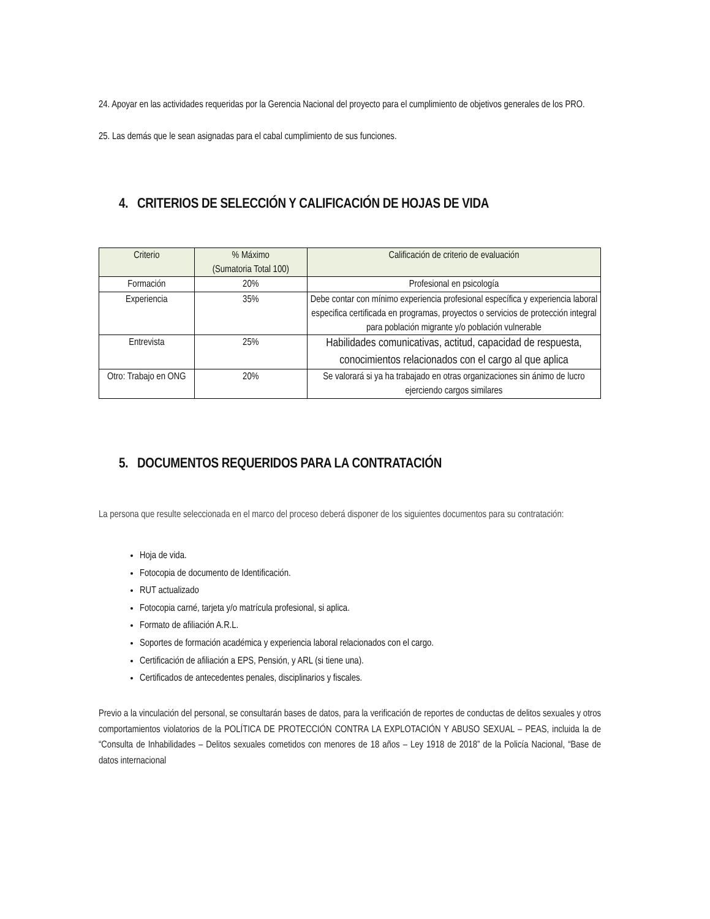24. Apoyar en las actividades requeridas por la Gerencia Nacional del proyecto para el cumplimiento de objetivos generales de los PRO.
25. Las demás que le sean asignadas para el cabal cumplimiento de sus funciones.
4. CRITERIOS DE SELECCIÓN Y CALIFICACIÓN DE HOJAS DE VIDA
| Criterio | % Máximo (Sumatoria Total 100) | Calificación de criterio de evaluación |
| --- | --- | --- |
| Formación | 20% | Profesional en psicología |
| Experiencia | 35% | Debe contar con mínimo experiencia profesional específica y experiencia laboral especifica certificada en programas, proyectos o servicios de protección integral para población migrante y/o población vulnerable |
| Entrevista | 25% | Habilidades comunicativas, actitud, capacidad de respuesta, conocimientos relacionados con el cargo al que aplica |
| Otro: Trabajo en ONG | 20% | Se valorará si ya ha trabajado en otras organizaciones sin ánimo de lucro ejerciendo cargos similares |
5. DOCUMENTOS REQUERIDOS PARA LA CONTRATACIÓN
La persona que resulte seleccionada en el marco del proceso deberá disponer de los siguientes documentos para su contratación:
Hoja de vida.
Fotocopia de documento de Identificación.
RUT actualizado
Fotocopia carné, tarjeta y/o matrícula profesional, si aplica.
Formato de afiliación A.R.L.
Soportes de formación académica y experiencia laboral relacionados con el cargo.
Certificación de afiliación a EPS, Pensión, y ARL (si tiene una).
Certificados de antecedentes penales, disciplinarios y fiscales.
Previo a la vinculación del personal, se consultarán bases de datos, para la verificación de reportes de conductas de delitos sexuales y otros comportamientos violatorios de la POLÍTICA DE PROTECCIÓN CONTRA LA EXPLOTACIÓN Y ABUSO SEXUAL – PEAS, incluida la de “Consulta de Inhabilidades – Delitos sexuales cometidos con menores de 18 años – Ley 1918 de 2018” de la Policía Nacional, “Base de datos internacional